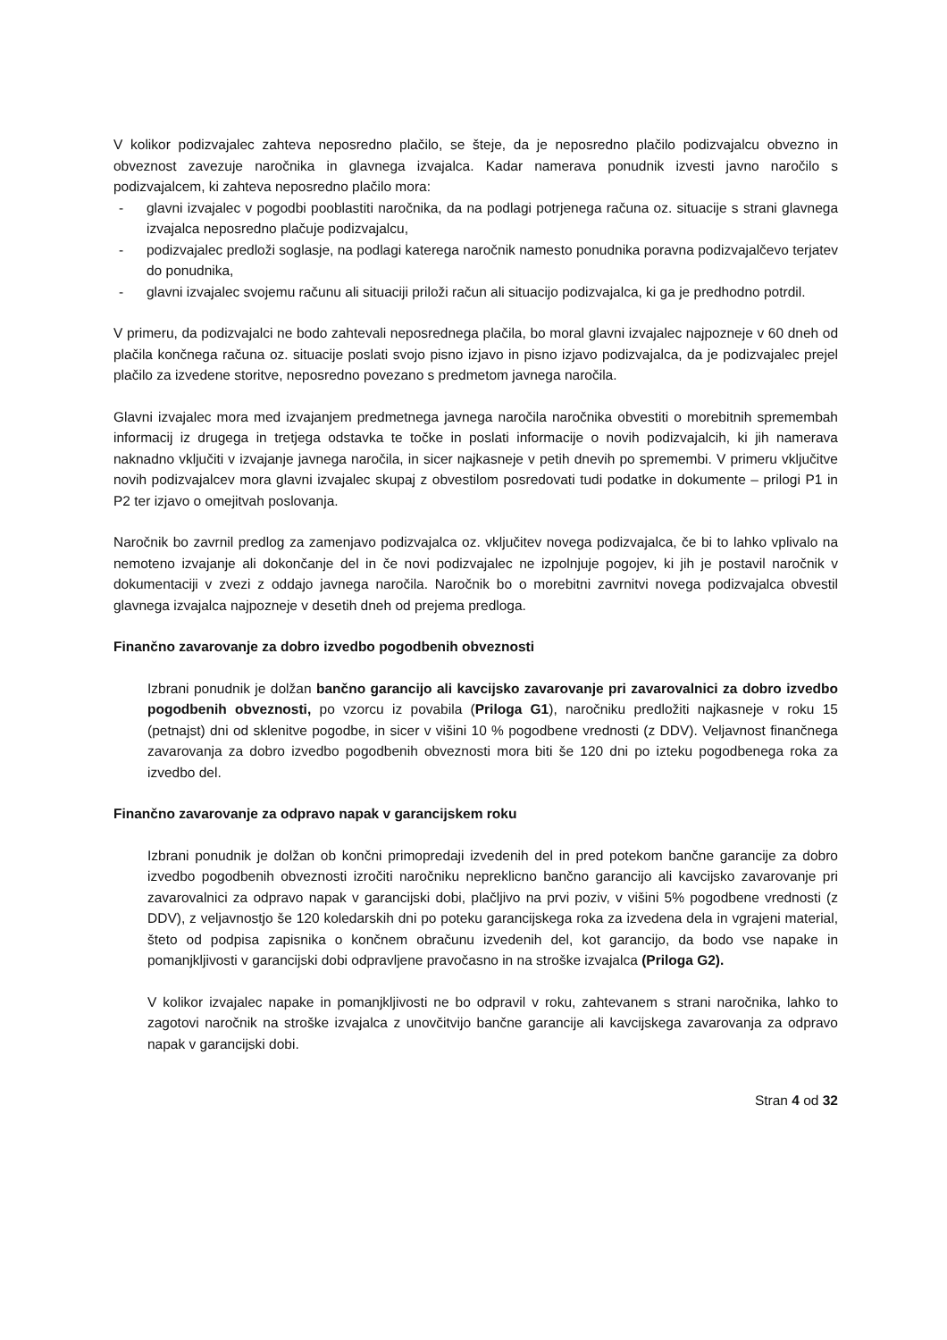V kolikor podizvajalec zahteva neposredno plačilo, se šteje, da je neposredno plačilo podizvajalcu obvezno in obveznost zavezuje naročnika in glavnega izvajalca. Kadar namerava ponudnik izvesti javno naročilo s podizvajalcem, ki zahteva neposredno plačilo mora:
- glavni izvajalec v pogodbi pooblastiti naročnika, da na podlagi potrjenega računa oz. situacije s strani glavnega izvajalca neposredno plačuje podizvajalcu,
- podizvajalec predloži soglasje, na podlagi katerega naročnik namesto ponudnika poravna podizvajalčevo terjatev do ponudnika,
- glavni izvajalec svojemu računu ali situaciji priloži račun ali situacijo podizvajalca, ki ga je predhodno potrdil.
V primeru, da podizvajalci ne bodo zahtevali neposrednega plačila, bo moral glavni izvajalec najpozneje v 60 dneh od plačila končnega računa oz. situacije poslati svojo pisno izjavo in pisno izjavo podizvajalca, da je podizvajalec prejel plačilo za izvedene storitve, neposredno povezano s predmetom javnega naročila.
Glavni izvajalec mora med izvajanjem predmetnega javnega naročila naročnika obvestiti o morebitnih spremembah informacij iz drugega in tretjega odstavka te točke in poslati informacije o novih podizvajalcih, ki jih namerava naknadno vključiti v izvajanje javnega naročila, in sicer najkasneje v petih dnevih po spremembi. V primeru vključitve novih podizvajalcev mora glavni izvajalec skupaj z obvestilom posredovati tudi podatke in dokumente – prilogi P1 in P2 ter izjavo o omejitvah poslovanja.
Naročnik bo zavrnil predlog za zamenjavo podizvajalca oz. vključitev novega podizvajalca, če bi to lahko vplivalo na nemoteno izvajanje ali dokončanje del in če novi podizvajalec ne izpolnjuje pogojev, ki jih je postavil naročnik v dokumentaciji v zvezi z oddajo javnega naročila. Naročnik bo o morebitni zavrnitvi novega podizvajalca obvestil glavnega izvajalca najpozneje v desetih dneh od prejema predloga.
Finančno zavarovanje za dobro izvedbo pogodbenih obveznosti
Izbrani ponudnik je dolžan bančno garancijo ali kavcijsko zavarovanje pri zavarovalnici za dobro izvedbo pogodbenih obveznosti, po vzorcu iz povabila (Priloga G1), naročniku predložiti najkasneje v roku 15 (petnajst) dni od sklenitve pogodbe, in sicer v višini 10 % pogodbene vrednosti (z DDV). Veljavnost finančnega zavarovanja za dobro izvedbo pogodbenih obveznosti mora biti še 120 dni po izteku pogodbenega roka za izvedbo del.
Finančno zavarovanje za odpravo napak v garancijskem roku
Izbrani ponudnik je dolžan ob končni primopredaji izvedenih del in pred potekom bančne garancije za dobro izvedbo pogodbenih obveznosti izročiti naročniku nepreklicno bančno garancijo ali kavcijsko zavarovanje pri zavarovalnici za odpravo napak v garancijski dobi, plačljivo na prvi poziv, v višini 5% pogodbene vrednosti (z DDV), z veljavnostjo še 120 koledarskih dni po poteku garancijskega roka za izvedena dela in vgrajeni material, šteto od podpisa zapisnika o končnem obračunu izvedenih del, kot garancijo, da bodo vse napake in pomanjkljivosti v garancijski dobi odpravljene pravočasno in na stroške izvajalca (Priloga G2).
V kolikor izvajalec napake in pomanjkljivosti ne bo odpravil v roku, zahtevanem s strani naročnika, lahko to zagotovi naročnik na stroške izvajalca z unovčitvijo bančne garancije ali kavcijskega zavarovanja za odpravo napak v garancijski dobi.
Stran 4 od 32